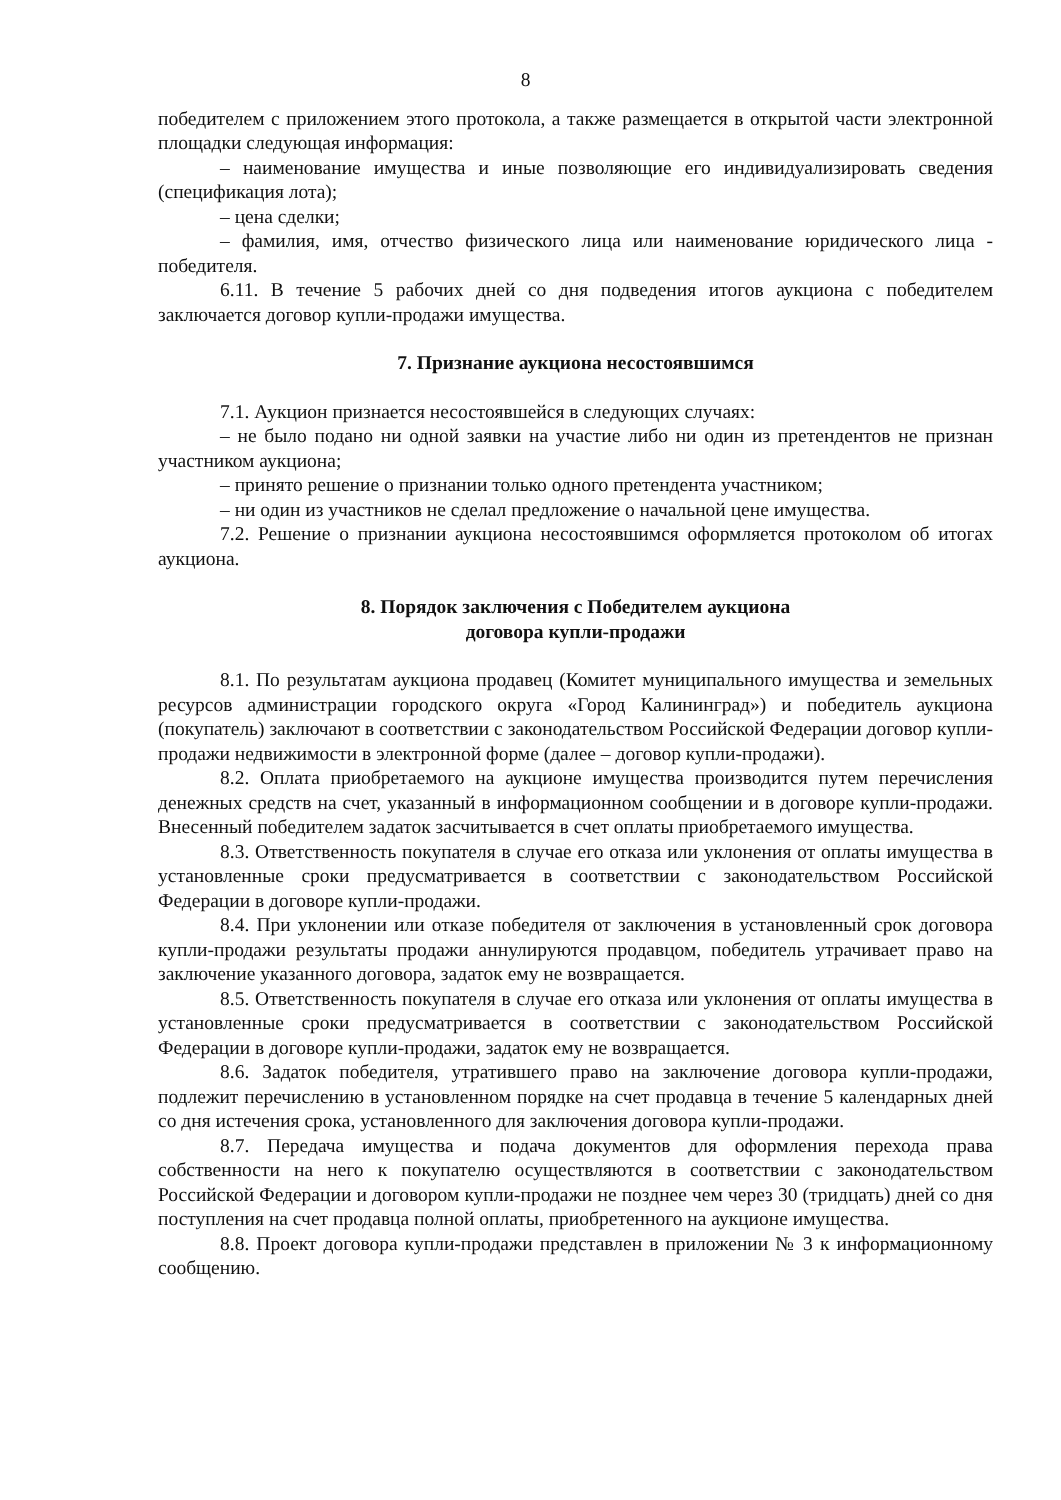8
победителем с приложением этого протокола, а также размещается в открытой части электронной площадки следующая информация:
– наименование имущества и иные позволяющие его индивидуализировать сведения (спецификация лота);
– цена сделки;
– фамилия, имя, отчество физического лица или наименование юридического лица - победителя.
6.11. В течение 5 рабочих дней со дня подведения итогов аукциона с победителем заключается договор купли-продажи имущества.
7. Признание аукциона несостоявшимся
7.1. Аукцион признается несостоявшейся в следующих случаях:
– не было подано ни одной заявки на участие либо ни один из претендентов не признан участником аукциона;
– принято решение о признании только одного претендента участником;
– ни один из участников не сделал предложение о начальной цене имущества.
7.2. Решение о признании аукциона несостоявшимся оформляется протоколом об итогах аукциона.
8. Порядок заключения с Победителем аукциона
договора купли-продажи
8.1. По результатам аукциона продавец (Комитет муниципального имущества и земельных ресурсов администрации городского округа «Город Калининград») и победитель аукциона (покупатель) заключают в соответствии с законодательством Российской Федерации договор купли-продажи недвижимости в электронной форме (далее – договор купли-продажи).
8.2. Оплата приобретаемого на аукционе имущества производится путем перечисления денежных средств на счет, указанный в информационном сообщении и в договоре купли-продажи. Внесенный победителем задаток засчитывается в счет оплаты приобретаемого имущества.
8.3. Ответственность покупателя в случае его отказа или уклонения от оплаты имущества в установленные сроки предусматривается в соответствии с законодательством Российской Федерации в договоре купли-продажи.
8.4. При уклонении или отказе победителя от заключения в установленный срок договора купли-продажи результаты продажи аннулируются продавцом, победитель утрачивает право на заключение указанного договора, задаток ему не возвращается.
8.5. Ответственность покупателя в случае его отказа или уклонения от оплаты имущества в установленные сроки предусматривается в соответствии с законодательством Российской Федерации в договоре купли-продажи, задаток ему не возвращается.
8.6. Задаток победителя, утратившего право на заключение договора купли-продажи, подлежит перечислению в установленном порядке на счет продавца в течение 5 календарных дней со дня истечения срока, установленного для заключения договора купли-продажи.
8.7. Передача имущества и подача документов для оформления перехода права собственности на него к покупателю осуществляются в соответствии с законодательством Российской Федерации и договором купли-продажи не позднее чем через 30 (тридцать) дней со дня поступления на счет продавца полной оплаты, приобретенного на аукционе имущества.
8.8. Проект договора купли-продажи представлен в приложении № 3 к информационному сообщению.